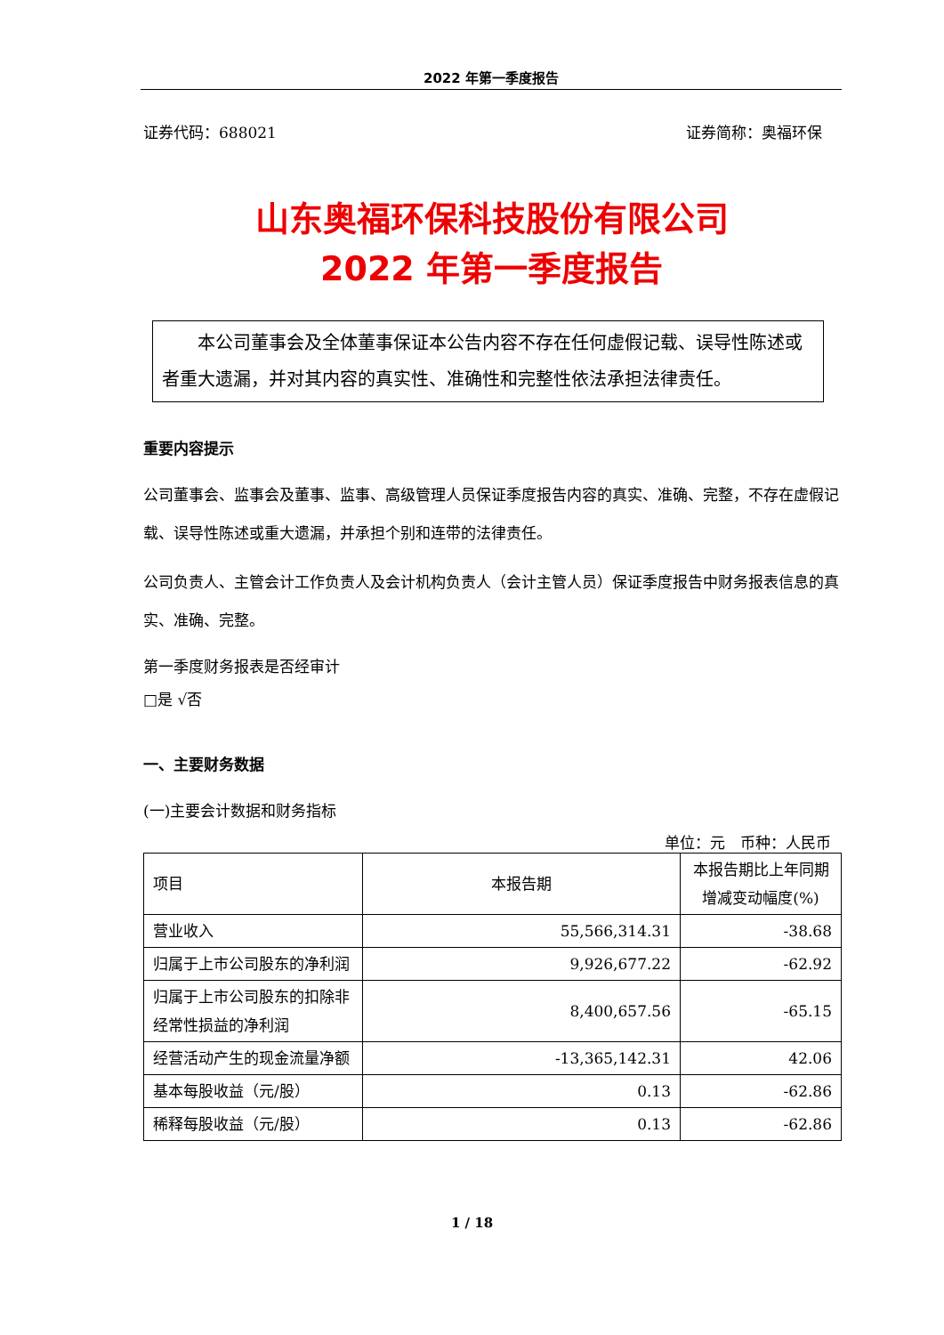2022 年第一季度报告
证券代码：688021 证券简称：奥福环保
山东奥福环保科技股份有限公司
2022 年第一季度报告
　　本公司董事会及全体董事保证本公告内容不存在任何虚假记载、误导性陈述或者重大遗漏，并对其内容的真实性、准确性和完整性依法承担法律责任。
重要内容提示
公司董事会、监事会及董事、监事、高级管理人员保证季度报告内容的真实、准确、完整，不存在虚假记载、误导性陈述或重大遗漏，并承担个别和连带的法律责任。
公司负责人、主管会计工作负责人及会计机构负责人（会计主管人员）保证季度报告中财务报表信息的真实、准确、完整。
第一季度财务报表是否经审计
□是 √否
一、主要财务数据
(一)主要会计数据和财务指标
单位：元　币种：人民币
| 项目 | 本报告期 | 本报告期比上年同期增减变动幅度(%) |
| --- | --- | --- |
| 营业收入 | 55,566,314.31 | -38.68 |
| 归属于上市公司股东的净利润 | 9,926,677.22 | -62.92 |
| 归属于上市公司股东的扣除非经常性损益的净利润 | 8,400,657.56 | -65.15 |
| 经营活动产生的现金流量净额 | -13,365,142.31 | 42.06 |
| 基本每股收益（元/股） | 0.13 | -62.86 |
| 稀释每股收益（元/股） | 0.13 | -62.86 |
1 / 18